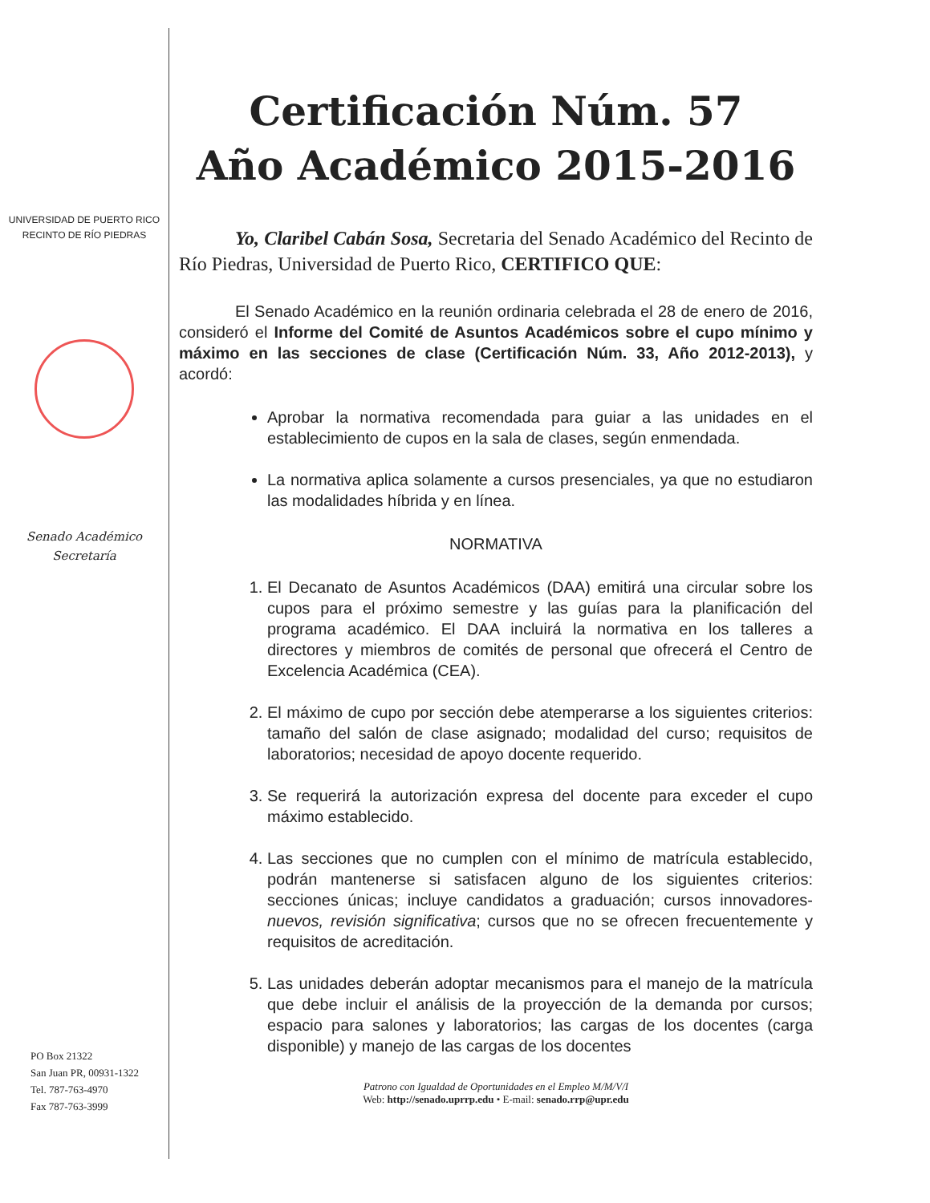UNIVERSIDAD DE PUERTO RICO
RECINTO DE RÍO PIEDRAS
Senado Académico
Secretaría
PO Box 21322
San Juan PR, 00931-1322
Tel. 787-763-4970
Fax 787-763-3999
Certificación Núm. 57
Año Académico 2015-2016
Yo, Claribel Cabán Sosa, Secretaria del Senado Académico del Recinto de Río Piedras, Universidad de Puerto Rico, CERTIFICO QUE:
El Senado Académico en la reunión ordinaria celebrada el 28 de enero de 2016, consideró el Informe del Comité de Asuntos Académicos sobre el cupo mínimo y máximo en las secciones de clase (Certificación Núm. 33, Año 2012-2013), y acordó:
Aprobar la normativa recomendada para guiar a las unidades en el establecimiento de cupos en la sala de clases, según enmendada.
La normativa aplica solamente a cursos presenciales, ya que no estudiaron las modalidades híbrida y en línea.
NORMATIVA
1. El Decanato de Asuntos Académicos (DAA) emitirá una circular sobre los cupos para el próximo semestre y las guías para la planificación del programa académico. El DAA incluirá la normativa en los talleres a directores y miembros de comités de personal que ofrecerá el Centro de Excelencia Académica (CEA).
2. El máximo de cupo por sección debe atemperarse a los siguientes criterios: tamaño del salón de clase asignado; modalidad del curso; requisitos de laboratorios; necesidad de apoyo docente requerido.
3. Se requerirá la autorización expresa del docente para exceder el cupo máximo establecido.
4. Las secciones que no cumplen con el mínimo de matrícula establecido, podrán mantenerse si satisfacen alguno de los siguientes criterios: secciones únicas; incluye candidatos a graduación; cursos innovadores-nuevos, revisión significativa; cursos que no se ofrecen frecuentemente y requisitos de acreditación.
5. Las unidades deberán adoptar mecanismos para el manejo de la matrícula que debe incluir el análisis de la proyección de la demanda por cursos; espacio para salones y laboratorios; las cargas de los docentes (carga disponible) y manejo de las cargas de los docentes
Patrono con Igualdad de Oportunidades en el Empleo M/M/V/I
Web: http://senado.uprrp.edu • E-mail: senado.rrp@upr.edu